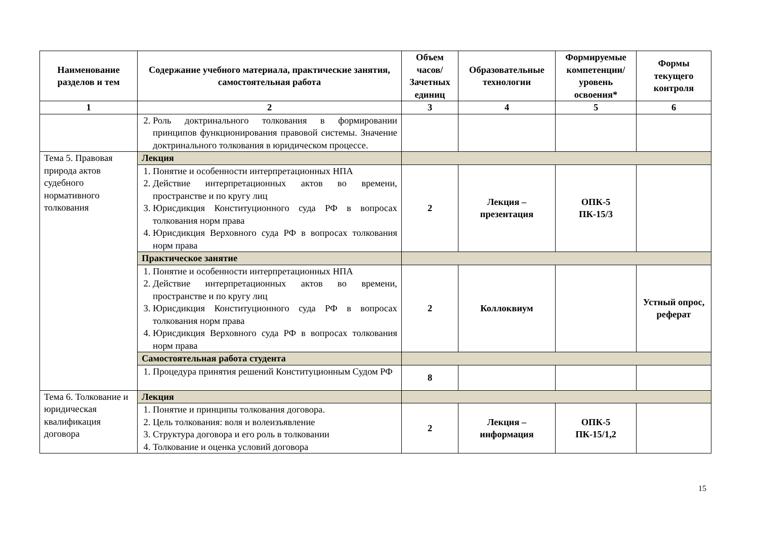| Наименование разделов и тем | Содержание учебного материала, практические занятия, самостоятельная работа | Объем часов/ Зачетных единиц | Образовательные технологии | Формируемые компетенции/ уровень освоения* | Формы текущего контроля |
| --- | --- | --- | --- | --- | --- |
| 1 | 2 | 3 | 4 | 5 | 6 |
| | 2. Роль доктринального толкования в формировании принципов функционирования правовой системы. Значение доктринального толкования в юридическом процессе. | | | | |
| Тема 5. Правовая природа актов судебного нормативного толкования | Лекция | | | | |
| | 1. Понятие и особенности интерпретационных НПА 2. Действие интерпретационных актов во времени, пространстве и по кругу лиц 3. Юрисдикция Конституционного суда РФ в вопросах толкования норм права 4. Юрисдикция Верховного суда РФ в вопросах толкования норм права | 2 | Лекция – презентация | ОПК-5 ПК-15/3 | |
| | Практическое занятие | | | | |
| | 1. Понятие и особенности интерпретационных НПА 2. Действие интерпретационных актов во времени, пространстве и по кругу лиц 3. Юрисдикция Конституционного суда РФ в вопросах толкования норм права 4. Юрисдикция Верховного суда РФ в вопросах толкования норм права | 2 | Коллоквиум | | Устный опрос, реферат |
| | Самостоятельная работа студента | | | | |
| | 1. Процедура принятия решений Конституционным Судом РФ | 8 | | | |
| Тема 6. Толкование и юридическая квалификация договора | Лекция | | | | |
| | 1. Понятие и принципы толкования договора. 2. Цель толкования: воля и волеизъявление 3. Структура договора и его роль в толковании 4. Толкование и оценка условий договора | 2 | Лекция – информация | ОПК-5 ПК-15/1,2 | |
15